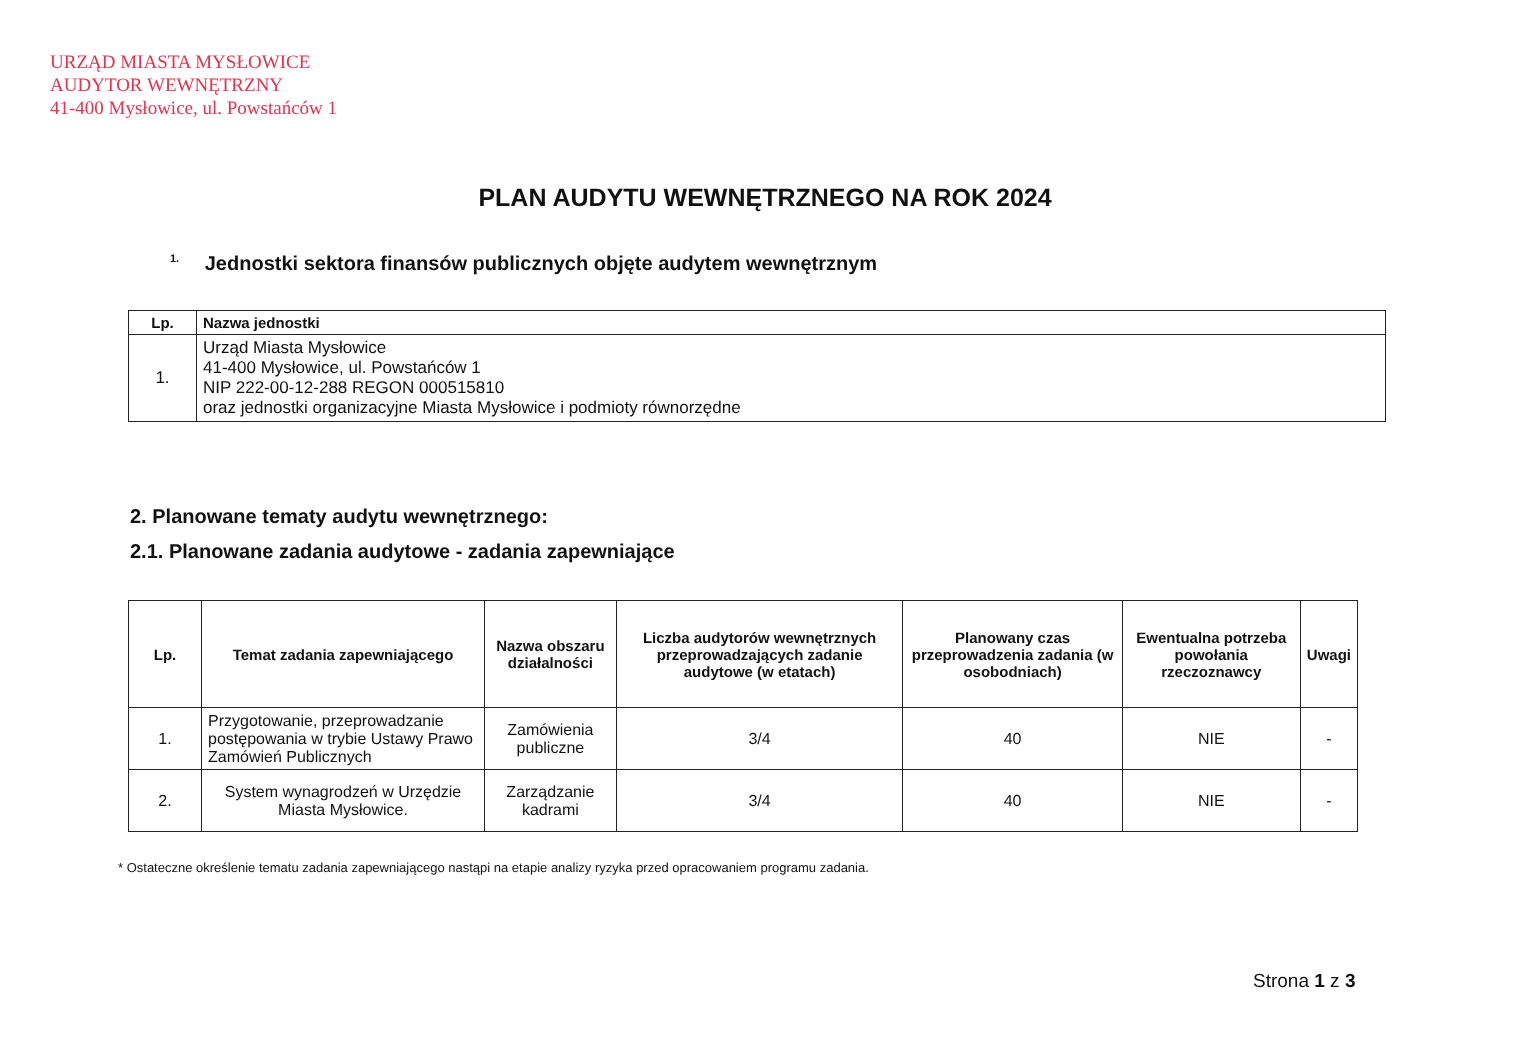URZĄD MIASTA MYSŁOWICE
AUDYTOR WEWNĘTRZNY
41-400 Mysłowice, ul. Powstańców 1
PLAN AUDYTU WEWNĘTRZNEGO NA ROK 2024
<sup>1.</sup> Jednostki sektora finansów publicznych objęte audytem wewnętrznym
| Lp. | Nazwa jednostki |
| --- | --- |
| 1. | Urząd Miasta Mysłowice 41-400 Mysłowice, ul. Powstańców 1 NIP 222-00-12-288 REGON 000515810 oraz jednostki organizacyjne Miasta Mysłowice i podmioty równorzędne |
2. Planowane tematy audytu wewnętrznego:
2.1. Planowane zadania audytowe - zadania zapewniające
| Lp. | Temat zadania zapewniającego | Nazwa obszaru działalności | Liczba audytorów wewnętrznych przeprowadzających zadanie audytowe (w etatach) | Planowany czas przeprowadzenia zadania (w osobodniach) | Ewentualna potrzeba powołania rzeczoznawcy | Uwagi |
| --- | --- | --- | --- | --- | --- | --- |
| 1. | Przygotowanie, przeprowadzanie postępowania w trybie Ustawy Prawo Zamówień Publicznych | Zamówienia publiczne | 3/4 | 40 | NIE | - |
| 2. | System wynagrodzeń w Urzędzie Miasta Mysłowice. | Zarządzanie kadrami | 3/4 | 40 | NIE | - |
* Ostateczne określenie tematu zadania zapewniającego nastąpi na etapie analizy ryzyka przed opracowaniem programu zadania.
Strona 1 z 3